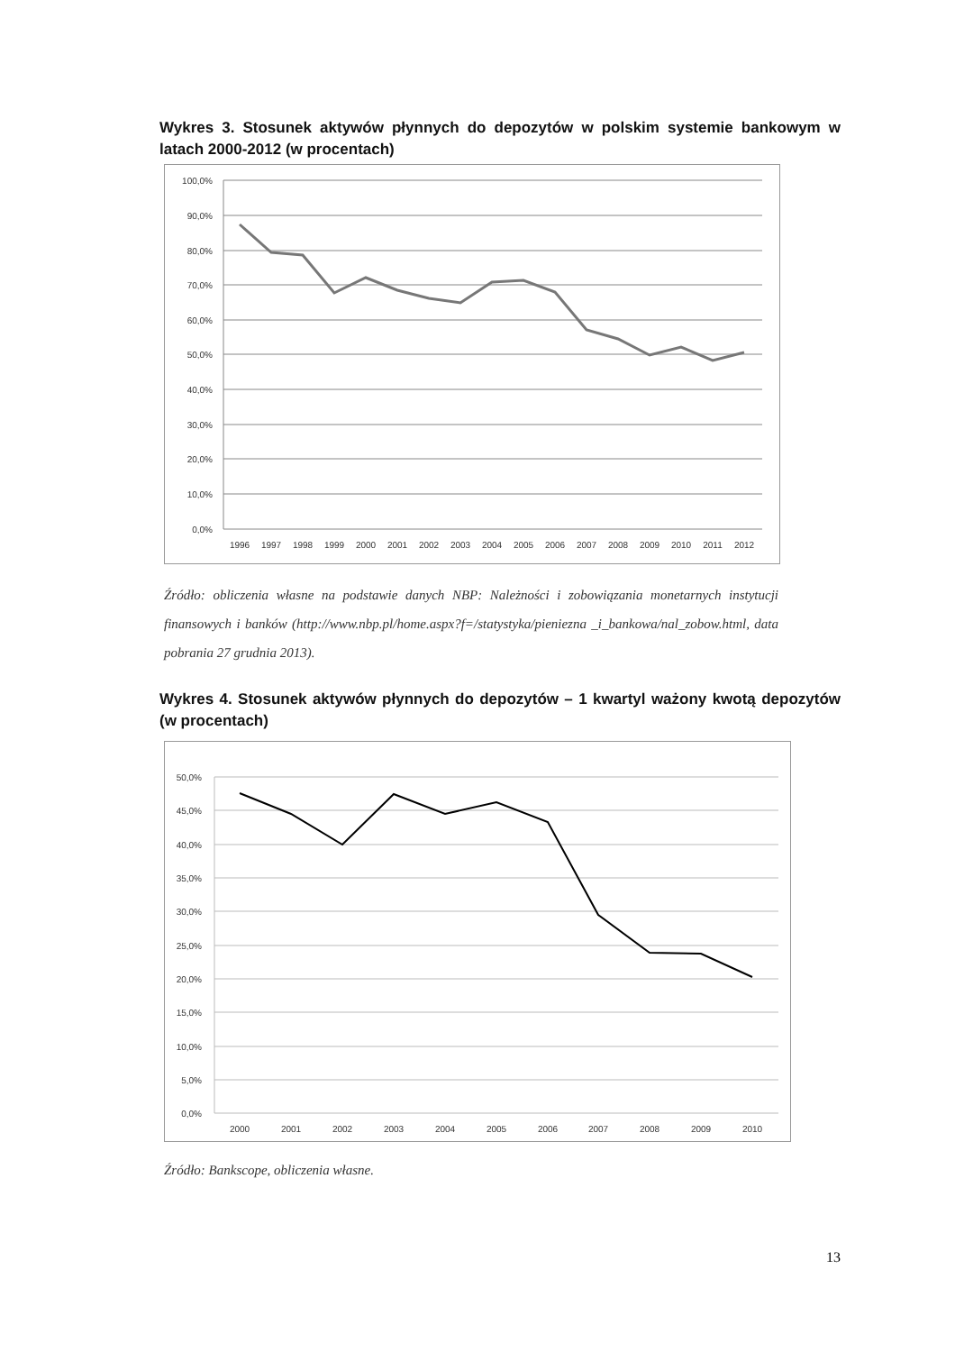Wykres 3. Stosunek aktywów płynnych do depozytów w polskim systemie bankowym w latach 2000-2012 (w procentach)
100,0%
90,0%
80,0%
70,0%
60,0%
50,0%
40,0%
30,0%
20,0%
10,0%
0,0%
1996
1997
1998
1999
2000
2001
2002
2003
2004
2005
2006
2007
2008
2009
2010
2011
2012
Źródło: obliczenia własne na podstawie danych NBP: Należności i zobowiązania monetarnych instytucji finansowych i banków (http://www.nbp.pl/home.aspx?f=/statystyka/pieniezna _i_bankowa/nal_zobow.html, data pobrania 27 grudnia 2013).
Wykres 4. Stosunek aktywów płynnych do depozytów – 1 kwartyl ważony kwotą depozytów (w procentach)
50,0%
45,0%
40,0%
35,0%
30,0%
25,0%
20,0%
15,0%
10,0%
5,0%
0,0%
2000
2001
2002
2003
2004
2005
2006
2007
2008
2009
2010
Źródło: Bankscope, obliczenia własne.
13